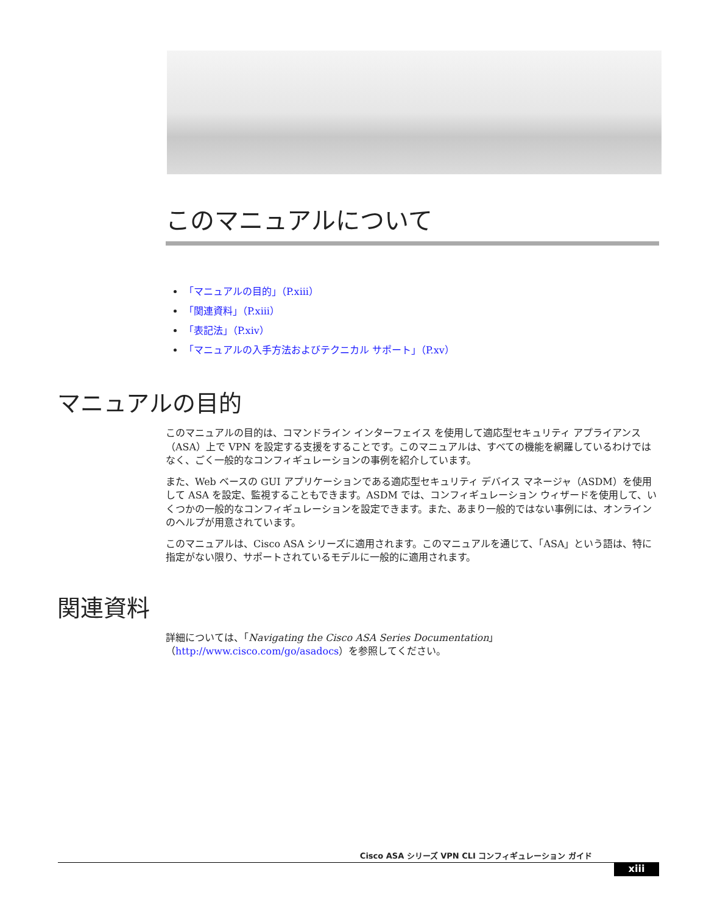このマニュアルについて
「マニュアルの目的」（P.xiii）
「関連資料」（P.xiii）
「表記法」（P.xiv）
「マニュアルの入手方法およびテクニカル サポート」（P.xv）
マニュアルの目的
このマニュアルの目的は、コマンドライン インターフェイス を使用して適応型セキュリティ アプライアンス（ASA）上で VPN を設定する支援をすることです。このマニュアルは、すべての機能を網羅しているわけではなく、ごく一般的なコンフィギュレーションの事例を紹介しています。
また、Web ベースの GUI アプリケーションである適応型セキュリティ デバイス マネージャ（ASDM）を使用して ASA を設定、監視することもできます。ASDM では、コンフィギュレーション ウィザードを使用して、いくつかの一般的なコンフィギュレーションを設定できます。また、あまり一般的ではない事例には、オンラインのヘルプが用意されています。
このマニュアルは、Cisco ASA シリーズに適用されます。このマニュアルを通じて、「ASA」という語は、特に指定がない限り、サポートされているモデルに一般的に適用されます。
関連資料
詳細については、「Navigating the Cisco ASA Series Documentation」（http://www.cisco.com/go/asadocs）を参照してください。
Cisco ASA シリーズ VPN CLI コンフィギュレーション ガイド
xiii